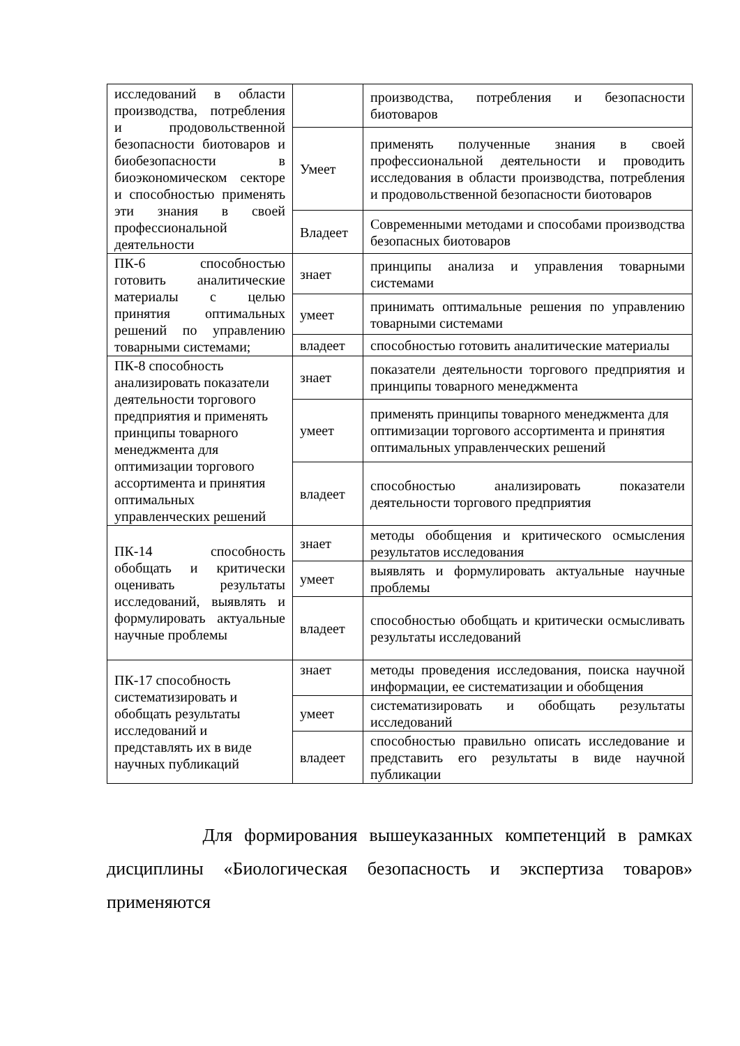| исследований в области производства, потребления и продовольственной безопасности биотоваров и биобезопасности в биоэкономическом секторе и способностью применять эти знания в своей профессиональной деятельности | | производства, потребления и безопасности биотоваров |
| | Умеет | применять полученные знания в своей профессиональной деятельности и проводить исследования в области производства, потребления и продовольственной безопасности биотоваров |
| | Владеет | Современными методами и способами производства безопасных биотоваров |
| ПК-6 способностью готовить аналитические материалы с целью принятия оптимальных решений по управлению товарными системами; | знает | принципы анализа и управления товарными системами |
| | умеет | принимать оптимальные решения по управлению товарными системами |
| | владеет | способностью готовить аналитические материалы |
| ПК-8 способность анализировать показатели деятельности торгового предприятия и применять принципы товарного менеджмента для оптимизации торгового ассортимента и принятия оптимальных управленческих решений | знает | показатели деятельности торгового предприятия и принципы товарного менеджмента |
| | умеет | применять принципы товарного менеджмента для оптимизации торгового ассортимента и принятия оптимальных управленческих решений |
| | владеет | способностью анализировать показатели деятельности торгового предприятия |
| ПК-14 способность обобщать и критически оценивать результаты исследований, выявлять и формулировать актуальные научные проблемы | знает | методы обобщения и критического осмысления результатов исследования |
| | умеет | выявлять и формулировать актуальные научные проблемы |
| | владеет | способностью обобщать и критически осмысливать результаты исследований |
| ПК-17 способность систематизировать и обобщать результаты исследований и представлять их в виде научных публикаций | знает | методы проведения исследования, поиска научной информации, ее систематизации и обобщения |
| | умеет | систематизировать и обобщать результаты исследований |
| | владеет | способностью правильно описать исследование и представить его результаты в виде научной публикации |
Для формирования вышеуказанных компетенций в рамках дисциплины «Биологическая безопасность и экспертиза товаров» применяются